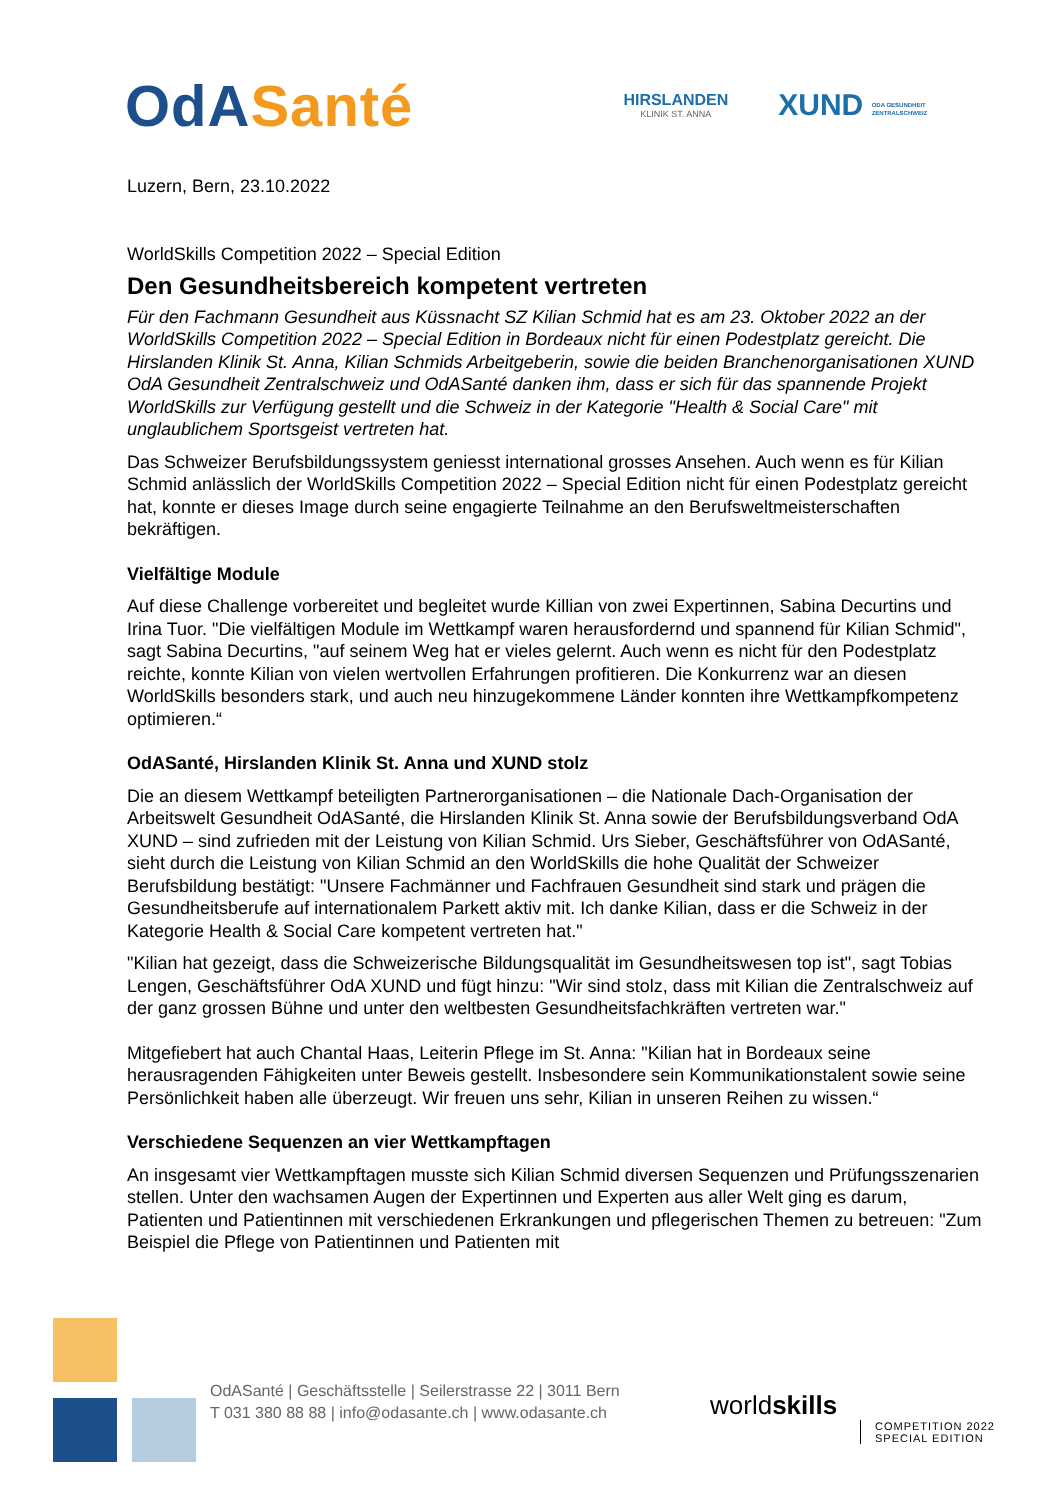OdA Santé
HIRSLANDEN
KLINIK ST. ANNA
XUND ODA GESUNDHEIT ZENTRALSCHWEIZ
Luzern, Bern, 23.10.2022
WorldSkills Competition 2022 – Special Edition
Den Gesundheitsbereich kompetent vertreten
Für den Fachmann Gesundheit aus Küssnacht SZ Kilian Schmid hat es am 23. Oktober 2022 an der WorldSkills Competition 2022 – Special Edition in Bordeaux nicht für einen Podestplatz gereicht. Die Hirslanden Klinik St. Anna, Kilian Schmids Arbeitgeberin, sowie die beiden Branchenorganisationen XUND OdA Gesundheit Zentralschweiz und OdASanté danken ihm, dass er sich für das spannende Projekt WorldSkills zur Verfügung gestellt und die Schweiz in der Kategorie "Health & Social Care" mit unglaublichem Sportsgeist vertreten hat.
Das Schweizer Berufsbildungssystem geniesst international grosses Ansehen. Auch wenn es für Kilian Schmid anlässlich der WorldSkills Competition 2022 – Special Edition nicht für einen Podestplatz gereicht hat, konnte er dieses Image durch seine engagierte Teilnahme an den Berufsweltmeisterschaften bekräftigen.
Vielfältige Module
Auf diese Challenge vorbereitet und begleitet wurde Killian von zwei Expertinnen, Sabina Decurtins und Irina Tuor. "Die vielfältigen Module im Wettkampf waren herausfordernd und spannend für Kilian Schmid", sagt Sabina Decurtins, "auf seinem Weg hat er vieles gelernt. Auch wenn es nicht für den Podestplatz reichte, konnte Kilian von vielen wertvollen Erfahrungen profitieren. Die Konkurrenz war an diesen WorldSkills besonders stark, und auch neu hinzugekommene Länder konnten ihre Wettkampfkompetenz optimieren.“
OdASanté, Hirslanden Klinik St. Anna und XUND stolz
Die an diesem Wettkampf beteiligten Partnerorganisationen – die Nationale Dach-Organisation der Arbeitswelt Gesundheit OdASanté, die Hirslanden Klinik St. Anna sowie der Berufsbildungsverband OdA XUND – sind zufrieden mit der Leistung von Kilian Schmid. Urs Sieber, Geschäftsführer von OdASanté, sieht durch die Leistung von Kilian Schmid an den WorldSkills die hohe Qualität der Schweizer Berufsbildung bestätigt: "Unsere Fachmänner und Fachfrauen Gesundheit sind stark und prägen die Gesundheitsberufe auf internationalem Parkett aktiv mit. Ich danke Kilian, dass er die Schweiz in der Kategorie Health & Social Care kompetent vertreten hat."
"Kilian hat gezeigt, dass die Schweizerische Bildungsqualität im Gesundheitswesen top ist", sagt Tobias Lengen, Geschäftsführer OdA XUND und fügt hinzu: "Wir sind stolz, dass mit Kilian die Zentralschweiz auf der ganz grossen Bühne und unter den weltbesten Gesundheitsfachkräften vertreten war."
Mitgefiebert hat auch Chantal Haas, Leiterin Pflege im St. Anna: "Kilian hat in Bordeaux seine herausragenden Fähigkeiten unter Beweis gestellt. Insbesondere sein Kommunikationstalent sowie seine Persönlichkeit haben alle überzeugt. Wir freuen uns sehr, Kilian in unseren Reihen zu wissen.“
Verschiedene Sequenzen an vier Wettkampftagen
An insgesamt vier Wettkampftagen musste sich Kilian Schmid diversen Sequenzen und Prüfungsszenarien stellen. Unter den wachsamen Augen der Expertinnen und Experten aus aller Welt ging es darum, Patienten und Patientinnen mit verschiedenen Erkrankungen und pflegerischen Themen zu betreuen: "Zum Beispiel die Pflege von Patientinnen und Patienten mit
OdASanté | Geschäftsstelle | Seilerstrasse 22 | 3011 Bern
T 031 380 88 88 | info@odasante.ch | www.odasante.ch
worldskills
COMPETITION 2022
SPECIAL EDITION